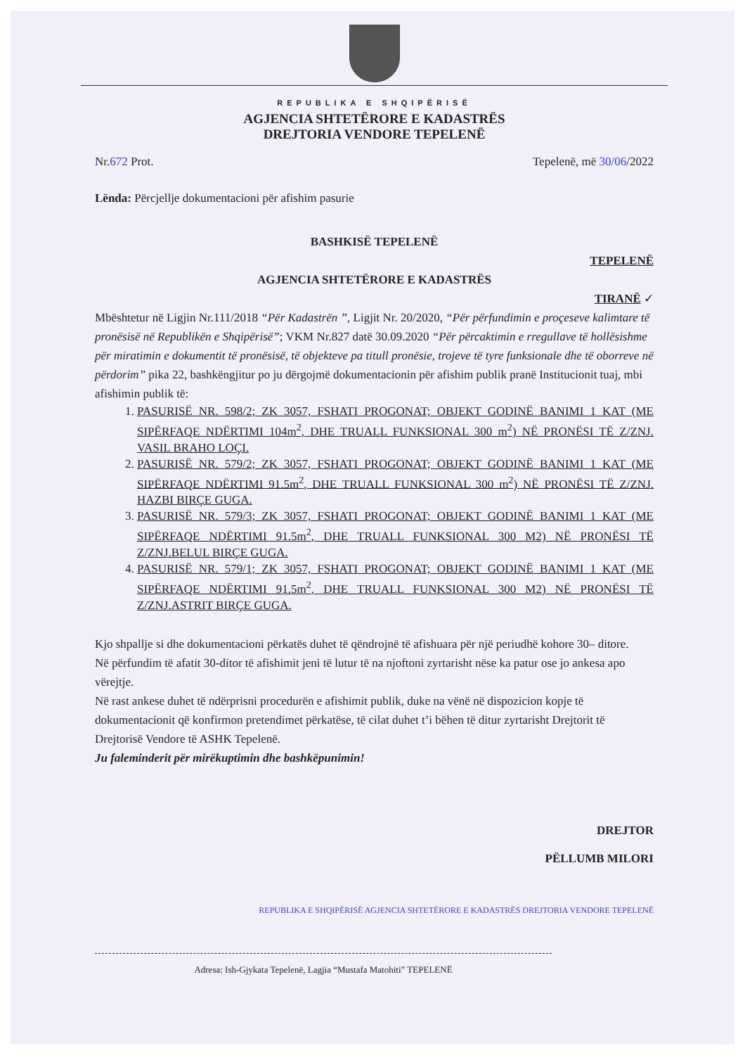REPUBLIKA E SHQIPËRISË
AGJENCIA SHTETËRORE E KADASTRËS
DREJTORIA VENDORE TEPELENË
Nr.672 Prot. Tepelenë, më 30/06/2022
Lënda: Përcjellje dokumentacioni për afishim pasurie
BASHKISË TEPELENË
TEPELENË
AGJENCIA SHTETËRORE E KADASTRËS
TIRANË ✓
Mbështetur në Ligjin Nr.111/2018 “Për Kadastrën ”, Ligjit Nr. 20/2020, “Për përfundimin e proçeseve kalimtare të pronësisë në Republikën e Shqipërisë”; VKM Nr.827 datë 30.09.2020 “Për përcaktimin e rregullave të hollësishme për miratimin e dokumentit të pronësisë, të objekteve pa titull pronësie, trojeve të tyre funksionale dhe të oborreve në përdorim” pika 22, bashkëngjitur po ju dërgojmë dokumentacionin për afishim publik pranë Institucionit tuaj, mbi afishimin publik të:
1. PASURISË NR. 598/2; ZK 3057, FSHATI PROGONAT; OBJEKT GODINË BANIMI 1 KAT (ME SIPËRFAQE NDËRTIMI 104m<sup>2</sup>, DHE TRUALL FUNKSIONAL 300 m<sup>2</sup>) NË PRONËSI TË Z/ZNJ. VASIL BRAHO LOÇI.
2. PASURISË NR. 579/2; ZK 3057, FSHATI PROGONAT; OBJEKT GODINË BANIMI 1 KAT (ME SIPËRFAQE NDËRTIMI 91.5m<sup>2</sup>, DHE TRUALL FUNKSIONAL 300 m<sup>2</sup>) NË PRONËSI TË Z/ZNJ. HAZBI BIRÇE GUGA.
3. PASURISË NR. 579/3; ZK 3057, FSHATI PROGONAT; OBJEKT GODINË BANIMI 1 KAT (ME SIPËRFAQE NDËRTIMI 91.5m<sup>2</sup>, DHE TRUALL FUNKSIONAL 300 M2) NË PRONËSI TË Z/ZNJ.BELUL BIRÇE GUGA.
4. PASURISË NR. 579/1; ZK 3057, FSHATI PROGONAT; OBJEKT GODINË BANIMI 1 KAT (ME SIPËRFAQE NDËRTIMI 91.5m<sup>2</sup>, DHE TRUALL FUNKSIONAL 300 M2) NË PRONËSI TË Z/ZNJ.ASTRIT BIRÇE GUGA.
Kjo shpallje si dhe dokumentacioni përkatës duhet të qëndrojnë të afishuara për një periudhë kohore 30– ditore.
Në përfundim të afatit 30-ditor të afishimit jeni të lutur të na njoftoni zyrtarisht nëse ka patur ose jo ankesa apo vërejtje.
Në rast ankese duhet të ndërprisni procedurën e afishimit publik, duke na vënë në dispozicion kopje të dokumentacionit që konfirmon pretendimet përkatëse, të cilat duhet t’i bëhen të ditur zyrtarisht Drejtorit të Drejtorisë Vendore të ASHK Tepelenë.
Ju faleminderit për mirëkuptimin dhe bashkëpunimin!
DREJTOR
PËLLUMB MILORI
REPUBLIKA E SHQIPËRISË AGJENCIA SHTETËRORE E KADASTRËS DREJTORIA VENDORE TEPELENË
Adresa: Ish-Gjykata Tepelenë, Lagjia “Mustafa Matohiti” TEPELENË